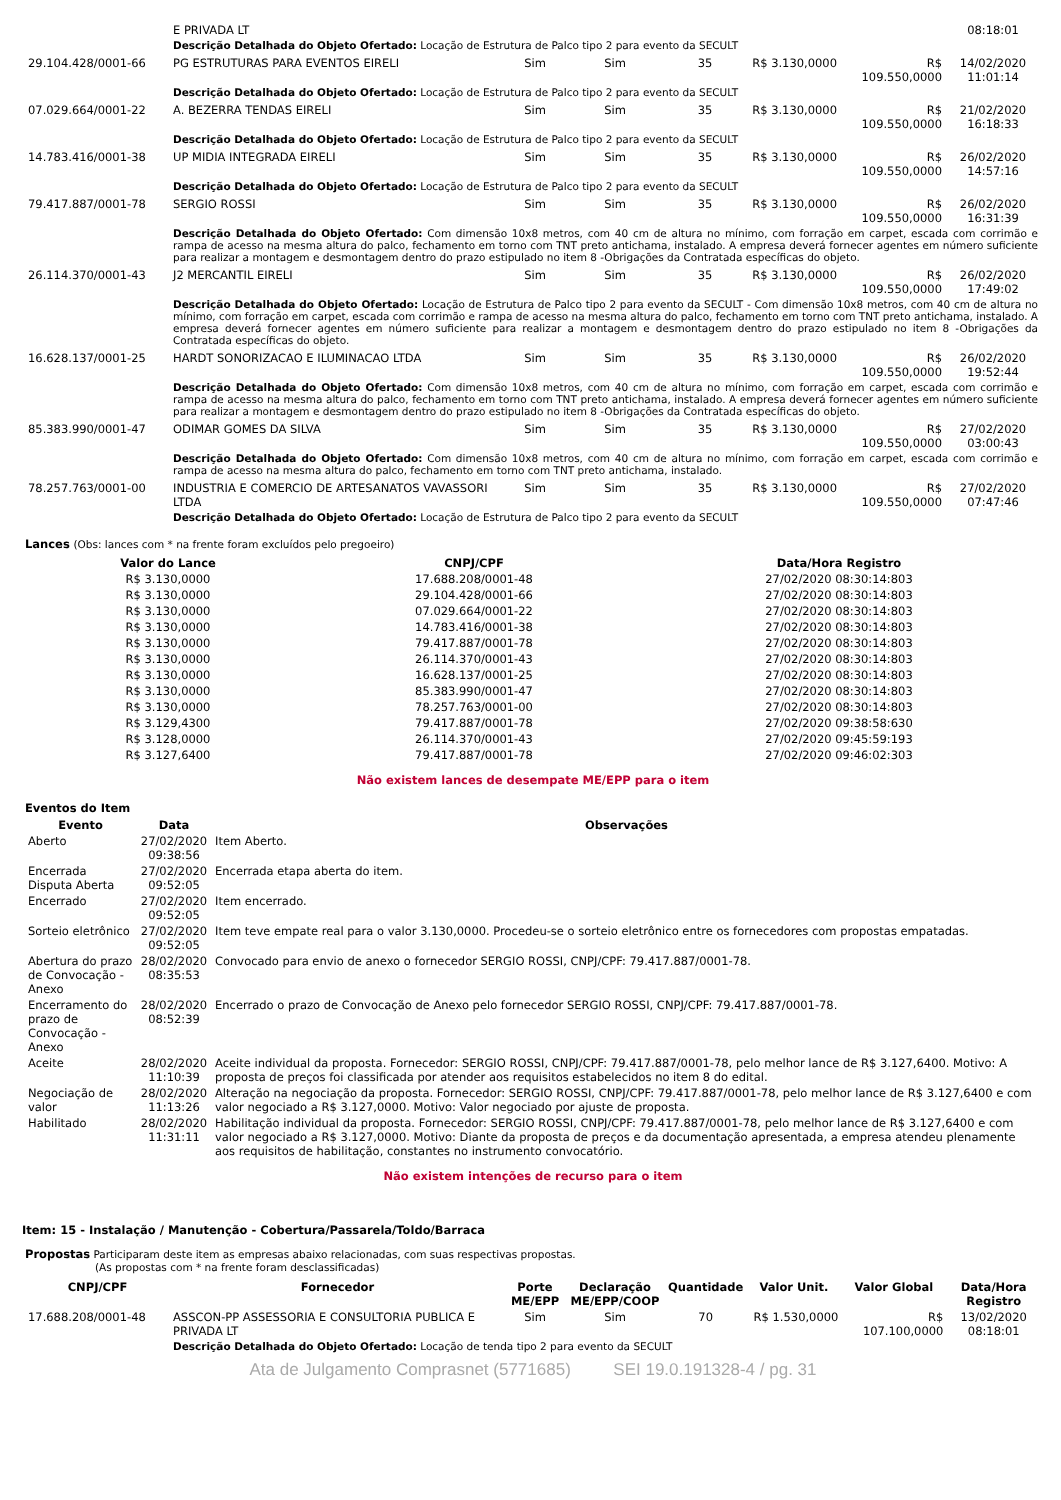| | E PRIVADA LT | | | | | | 08:18:01 |
| | Descrição Detalhada do Objeto Ofertado: Locação de Estrutura de Palco tipo 2 para evento da SECULT | | | | | | |
| 29.104.428/0001-66 | PG ESTRUTURAS PARA EVENTOS EIRELI | Sim | Sim | 35 | R$ 3.130,0000 | R$ 109.550,0000 | 14/02/2020 11:01:14 |
| | Descrição Detalhada do Objeto Ofertado: Locação de Estrutura de Palco tipo 2 para evento da SECULT | | | | | | |
| 07.029.664/0001-22 | A. BEZERRA TENDAS EIRELI | Sim | Sim | 35 | R$ 3.130,0000 | R$ 109.550,0000 | 21/02/2020 16:18:33 |
| | Descrição Detalhada do Objeto Ofertado: Locação de Estrutura de Palco tipo 2 para evento da SECULT | | | | | | |
| 14.783.416/0001-38 | UP MIDIA INTEGRADA EIRELI | Sim | Sim | 35 | R$ 3.130,0000 | R$ 109.550,0000 | 26/02/2020 14:57:16 |
| | Descrição Detalhada do Objeto Ofertado: Locação de Estrutura de Palco tipo 2 para evento da SECULT | | | | | | |
| 79.417.887/0001-78 | SERGIO ROSSI | Sim | Sim | 35 | R$ 3.130,0000 | R$ 109.550,0000 | 26/02/2020 16:31:39 |
| | Descrição Detalhada do Objeto Ofertado: Com dimensão 10x8 metros, com 40 cm de altura no mínimo, com forração em carpet, escada com corrimão e rampa de acesso na mesma altura do palco, fechamento em torno com TNT preto antichama, instalado. A empresa deverá fornecer agentes em número suficiente para realizar a montagem e desmontagem dentro do prazo estipulado no item 8 -Obrigações da Contratada específicas do objeto. | | | | | | |
| 26.114.370/0001-43 | J2 MERCANTIL EIRELI | Sim | Sim | 35 | R$ 3.130,0000 | R$ 109.550,0000 | 26/02/2020 17:49:02 |
| | Descrição Detalhada do Objeto Ofertado: Locação de Estrutura de Palco tipo 2 para evento da SECULT - Com dimensão 10x8 metros, com 40 cm de altura no mínimo, com forração em carpet, escada com corrimão e rampa de acesso na mesma altura do palco, fechamento em torno com TNT preto antichama, instalado. A empresa deverá fornecer agentes em número suficiente para realizar a montagem e desmontagem dentro do prazo estipulado no item 8 -Obrigações da Contratada específicas do objeto. | | | | | | |
| 16.628.137/0001-25 | HARDT SONORIZACAO E ILUMINACAO LTDA | Sim | Sim | 35 | R$ 3.130,0000 | R$ 109.550,0000 | 26/02/2020 19:52:44 |
| | Descrição Detalhada do Objeto Ofertado: Com dimensão 10x8 metros, com 40 cm de altura no mínimo, com forração em carpet, escada com corrimão e rampa de acesso na mesma altura do palco, fechamento em torno com TNT preto antichama, instalado. A empresa deverá fornecer agentes em número suficiente para realizar a montagem e desmontagem dentro do prazo estipulado no item 8 -Obrigações da Contratada específicas do objeto. | | | | | | |
| 85.383.990/0001-47 | ODIMAR GOMES DA SILVA | Sim | Sim | 35 | R$ 3.130,0000 | R$ 109.550,0000 | 27/02/2020 03:00:43 |
| | Descrição Detalhada do Objeto Ofertado: Com dimensão 10x8 metros, com 40 cm de altura no mínimo, com forração em carpet, escada com corrimão e rampa de acesso na mesma altura do palco, fechamento em torno com TNT preto antichama, instalado. | | | | | | |
| 78.257.763/0001-00 | INDUSTRIA E COMERCIO DE ARTESANATOS VAVASSORI LTDA | Sim | Sim | 35 | R$ 3.130,0000 | R$ 109.550,0000 | 27/02/2020 07:47:46 |
| | Descrição Detalhada do Objeto Ofertado: Locação de Estrutura de Palco tipo 2 para evento da SECULT | | | | | | |
Lances (Obs: lances com * na frente foram excluídos pelo pregoeiro)
| Valor do Lance | CNPJ/CPF | Data/Hora Registro |
| --- | --- | --- |
| R$ 3.130,0000 | 17.688.208/0001-48 | 27/02/2020 08:30:14:803 |
| R$ 3.130,0000 | 29.104.428/0001-66 | 27/02/2020 08:30:14:803 |
| R$ 3.130,0000 | 07.029.664/0001-22 | 27/02/2020 08:30:14:803 |
| R$ 3.130,0000 | 14.783.416/0001-38 | 27/02/2020 08:30:14:803 |
| R$ 3.130,0000 | 79.417.887/0001-78 | 27/02/2020 08:30:14:803 |
| R$ 3.130,0000 | 26.114.370/0001-43 | 27/02/2020 08:30:14:803 |
| R$ 3.130,0000 | 16.628.137/0001-25 | 27/02/2020 08:30:14:803 |
| R$ 3.130,0000 | 85.383.990/0001-47 | 27/02/2020 08:30:14:803 |
| R$ 3.130,0000 | 78.257.763/0001-00 | 27/02/2020 08:30:14:803 |
| R$ 3.129,4300 | 79.417.887/0001-78 | 27/02/2020 09:38:58:630 |
| R$ 3.128,0000 | 26.114.370/0001-43 | 27/02/2020 09:45:59:193 |
| R$ 3.127,6400 | 79.417.887/0001-78 | 27/02/2020 09:46:02:303 |
Não existem lances de desempate ME/EPP para o item
Eventos do Item
| Evento | Data | Observações |
| --- | --- | --- |
| Aberto | 27/02/2020 09:38:56 | Item Aberto. |
| Encerrada Disputa Aberta | 27/02/2020 09:52:05 | Encerrada etapa aberta do item. |
| Encerrado | 27/02/2020 09:52:05 | Item encerrado. |
| Sorteio eletrônico | 27/02/2020 09:52:05 | Item teve empate real para o valor 3.130,0000. Procedeu-se o sorteio eletrônico entre os fornecedores com propostas empatadas. |
| Abertura do prazo de Convocação - Anexo | 28/02/2020 08:35:53 | Convocado para envio de anexo o fornecedor SERGIO ROSSI, CNPJ/CPF: 79.417.887/0001-78. |
| Encerramento do prazo de Convocação - Anexo | 28/02/2020 08:52:39 | Encerrado o prazo de Convocação de Anexo pelo fornecedor SERGIO ROSSI, CNPJ/CPF: 79.417.887/0001-78. |
| Aceite | 28/02/2020 11:10:39 | Aceite individual da proposta. Fornecedor: SERGIO ROSSI, CNPJ/CPF: 79.417.887/0001-78, pelo melhor lance de R$ 3.127,6400. Motivo: A proposta de preços foi classificada por atender aos requisitos estabelecidos no item 8 do edital. |
| Negociação de valor | 28/02/2020 11:13:26 | Alteração na negociação da proposta. Fornecedor: SERGIO ROSSI, CNPJ/CPF: 79.417.887/0001-78, pelo melhor lance de R$ 3.127,6400 e com valor negociado a R$ 3.127,0000. Motivo: Valor negociado por ajuste de proposta. |
| Habilitado | 28/02/2020 11:31:11 | Habilitação individual da proposta. Fornecedor: SERGIO ROSSI, CNPJ/CPF: 79.417.887/0001-78, pelo melhor lance de R$ 3.127,6400 e com valor negociado a R$ 3.127,0000. Motivo: Diante da proposta de preços e da documentação apresentada, a empresa atendeu plenamente aos requisitos de habilitação, constantes no instrumento convocatório. |
Não existem intenções de recurso para o item
Item: 15 - Instalação / Manutenção - Cobertura/Passarela/Toldo/Barraca
Propostas Participaram deste item as empresas abaixo relacionadas, com suas respectivas propostas.
(As propostas com * na frente foram desclassificadas)
| CNPJ/CPF | Fornecedor | Porte ME/EPP | Declaração ME/EPP/COOP | Quantidade | Valor Unit. | Valor Global | Data/Hora Registro |
| --- | --- | --- | --- | --- | --- | --- | --- |
| 17.688.208/0001-48 | ASSCON-PP ASSESSORIA E CONSULTORIA PUBLICA E PRIVADA LT | Sim | Sim | 70 | R$ 1.530,0000 | R$ 107.100,0000 | 13/02/2020 08:18:01 |
| | Descrição Detalhada do Objeto Ofertado: Locação de tenda tipo 2 para evento da SECULT | | | | | | |
Ata de Julgamento Comprasnet (5771685) SEI 19.0.191328-4 / pg. 31